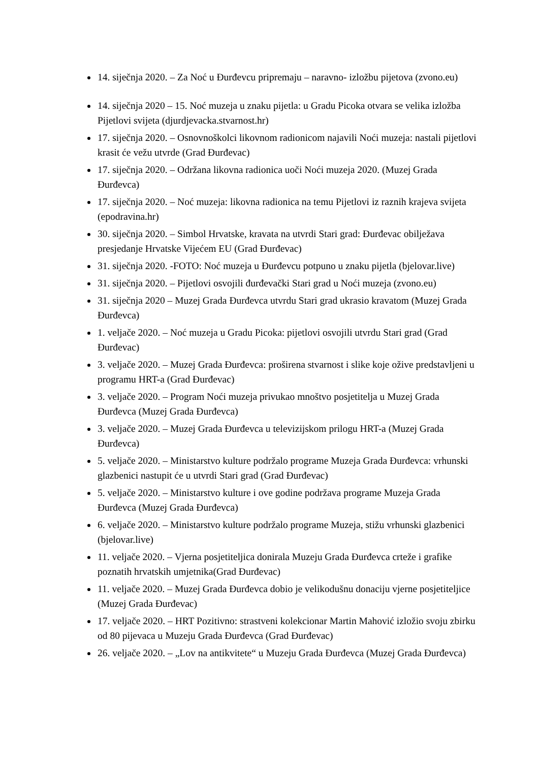14. siječnja 2020. – Za Noć u Đurđevcu pripremaju – naravno- izložbu pijetova (zvono.eu)
14. siječnja 2020 – 15. Noć muzeja u znaku pijetla: u Gradu Picoka otvara se velika izložba Pijetlovi svijeta (djurdjevacka.stvarnost.hr)
17. siječnja 2020. – Osnovnoškolci likovnom radionicom najavili Noći muzeja: nastali pijetlovi krasit će vežu utvrde (Grad Đurđevac)
17. siječnja 2020. – Održana likovna radionica uoči Noći muzeja 2020. (Muzej Grada Đurđevca)
17. siječnja 2020. – Noć muzeja: likovna radionica na temu Pijetlovi iz raznih krajeva svijeta (epodravina.hr)
30. siječnja 2020. – Simbol Hrvatske, kravata na utvrdi Stari grad: Đurđevac obilježava presjedanje Hrvatske Vijećem EU (Grad Đurđevac)
31. siječnja 2020. -FOTO: Noć muzeja u Đurđevcu potpuno u znaku pijetla (bjelovar.live)
31. siječnja 2020. – Pijetlovi osvojili đurđevački Stari grad u Noći muzeja (zvono.eu)
31. siječnja 2020 – Muzej Grada Đurđevca utvrdu Stari grad ukrasio kravatom (Muzej Grada Đurđevca)
1. veljače 2020. – Noć muzeja u Gradu Picoka: pijetlovi osvojili utvrdu Stari grad (Grad Đurđevac)
3. veljače 2020. – Muzej Grada Đurđevca: proširena stvarnost i slike koje ožive predstavljeni u programu HRT-a (Grad Đurđevac)
3. veljače 2020. – Program Noći muzeja privukao mnoštvo posjetitelja u Muzej Grada Đurđevca (Muzej Grada Đurđevca)
3. veljače 2020. – Muzej Grada Đurđevca u televizijskom prilogu HRT-a (Muzej Grada Đurđevca)
5. veljače 2020. – Ministarstvo kulture podržalo programe Muzeja Grada Đurđevca: vrhunski glazbenici nastupit će u utvrdi Stari grad (Grad Đurđevac)
5. veljače 2020. – Ministarstvo kulture i ove godine podržava programe Muzeja Grada Đurđevca (Muzej Grada Đurđevca)
6. veljače 2020. – Ministarstvo kulture podržalo programe Muzeja, stižu vrhunski glazbenici (bjelovar.live)
11. veljače 2020. – Vjerna posjetiteljica donirala Muzeju Grada Đurđevca crteže i grafike poznatih hrvatskih umjetnika(Grad Đurđevac)
11. veljače 2020. – Muzej Grada Đurđevca dobio je velikodušnu donaciju vjerne posjetiteljice (Muzej Grada Đurđevac)
17. veljače 2020. – HRT Pozitivno: strastveni kolekcionar Martin Mahović izložio svoju zbirku od 80 pijevaca u Muzeju Grada Đurđevca (Grad Đurđevac)
26. veljače 2020. – „Lov na antikvitete“ u Muzeju Grada Đurđevca (Muzej Grada Đurđevca)